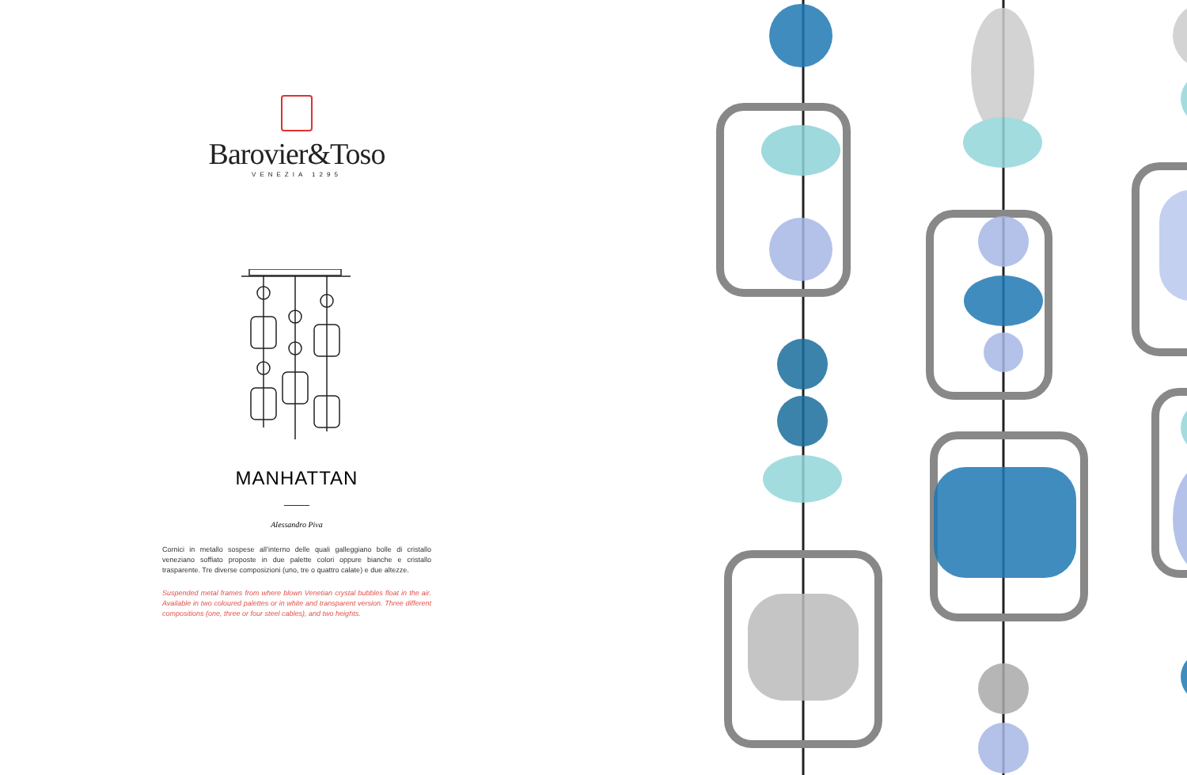Barovier&Toso
VENEZIA 1295
MANHATTAN
Alessandro Piva
Cornici in metallo sospese all’interno delle quali galleggiano bolle di cristallo veneziano soffiato proposte in due palette colori oppure bianche e cristallo trasparente. Tre diverse composizioni (uno, tre o quattro calate) e due altezze.
Suspended metal frames from where blown Venetian crystal bubbles float in the air. Available in two coloured palettes or in white and transparent version. Three different compositions (one, three or four steel cables), and two heights.